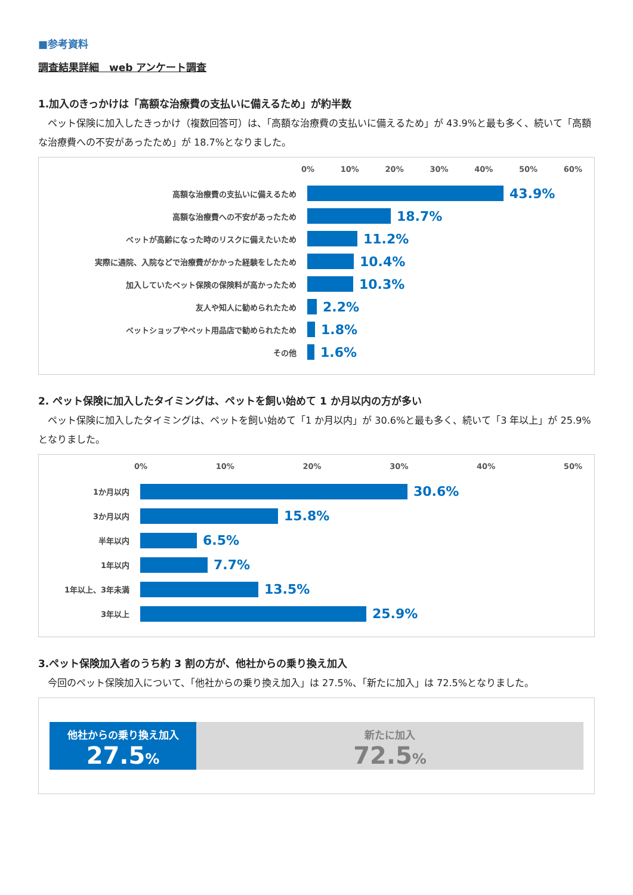■参考資料
調査結果詳細　web アンケート調査
1.加入のきっかけは「高額な治療費の支払いに備えるため」が約半数
ペット保険に加入したきっかけ（複数回答可）は、「高額な治療費の支払いに備えるため」が 43.9%と最も多く、続いて「高額な治療費への不安があったため」が 18.7%となりました。
0% 10% 20% 30% 40% 50% 60%
高額な治療費の支払いに備えるため
43.9%
高額な治療費への不安があったため
18.7%
ペットが高齢になった時のリスクに備えたいため
11.2%
実際に通院、入院などで治療費がかかった経験をしたため
10.4%
加入していたペット保険の保険料が高かったため
10.3%
友人や知人に勧められたため
2.2%
ペットショップやペット用品店で勧められたため
1.8%
その他
1.6%
2. ペット保険に加入したタイミングは、ペットを飼い始めて 1 か月以内の方が多い
ペット保険に加入したタイミングは、ペットを飼い始めて「1 か月以内」が 30.6%と最も多く、続いて「3 年以上」が 25.9%となりました。
0% 10% 20% 30% 40% 50%
1か月以内
30.6%
3か月以内
15.8%
半年以内
6.5%
1年以内
7.7%
1年以上、3年未満
13.5%
3年以上
25.9%
3.ペット保険加入者のうち約 3 割の方が、他社からの乗り換え加入
今回のペット保険加入について、「他社からの乗り換え加入」は 27.5%、「新たに加入」は 72.5%となりました。
他社からの乗り換え加入
27.5%
新たに加入
72.5%